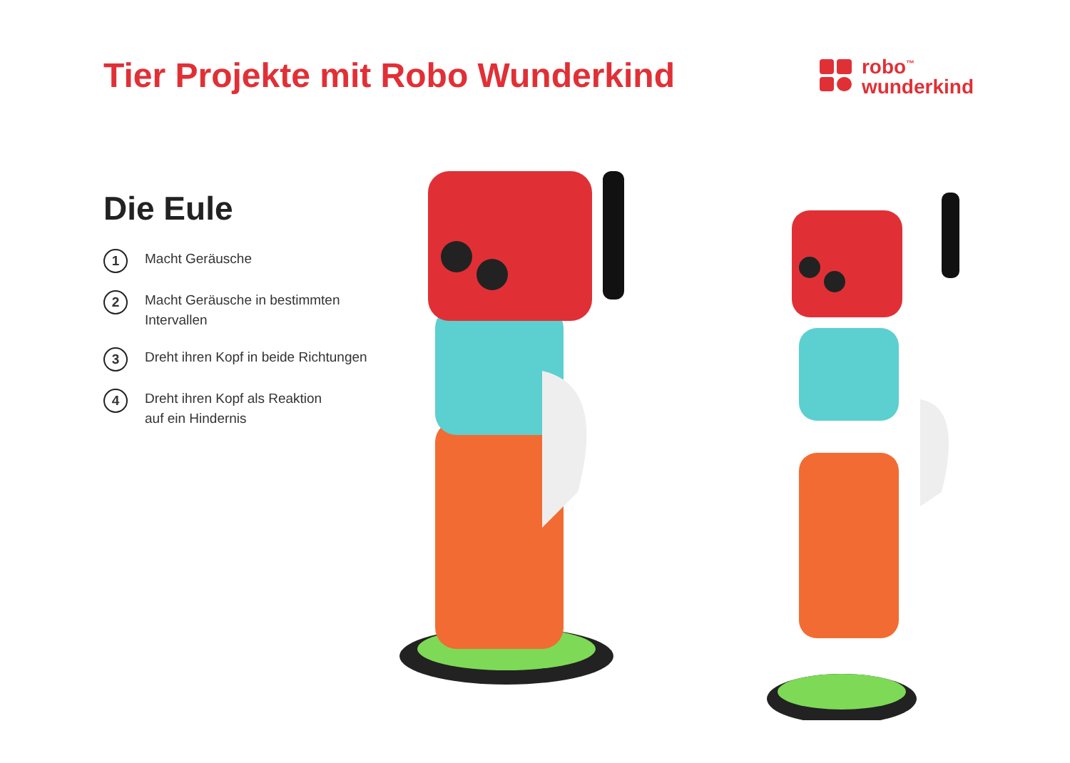Tier Projekte mit Robo Wunderkind
robo<sup>™</sup>
wunderkind
Die Eule
1
Macht Geräusche
2
Macht Geräusche in bestimmten
Intervallen
3
Dreht ihren Kopf in beide Richtungen
4
Dreht ihren Kopf als Reaktion
auf ein Hindernis